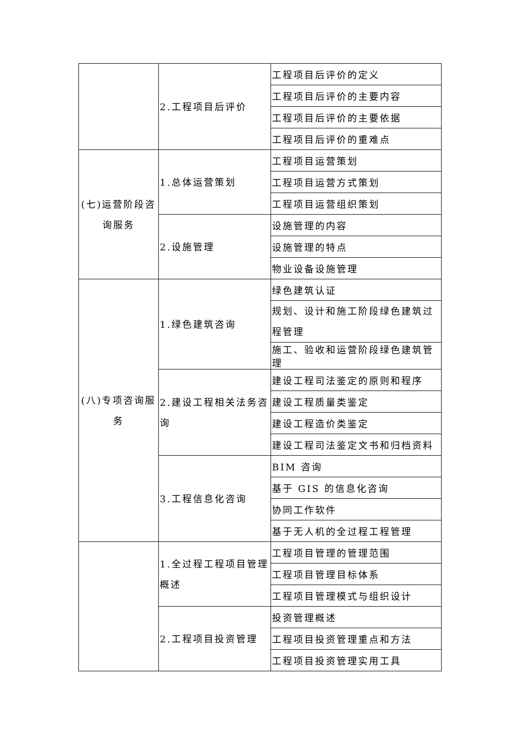| | 2.工程项目后评价 | 工程项目后评价的定义 |
| | | 工程项目后评价的主要内容 |
| | | 工程项目后评价的主要依据 |
| | | 工程项目后评价的重难点 |
| (七)运营阶段咨询服务 | 1.总体运营策划 | 工程项目运营策划 |
| | | 工程项目运营方式策划 |
| | | 工程项目运营组织策划 |
| | 2.设施管理 | 设施管理的内容 |
| | | 设施管理的特点 |
| | | 物业设备设施管理 |
| (八)专项咨询服务 | 1.绿色建筑咨询 | 绿色建筑认证 |
| | | 规划、设计和施工阶段绿色建筑过程管理 |
| | | 施工、验收和运营阶段绿色建筑管理 |
| | 2.建设工程相关法务咨询 | 建设工程司法鉴定的原则和程序 |
| | | 建设工程质量类鉴定 |
| | | 建设工程造价类鉴定 |
| | | 建设工程司法鉴定文书和归档资料 |
| | 3.工程信息化咨询 | BIM 咨询 |
| | | 基于 GIS 的信息化咨询 |
| | | 协同工作软件 |
| | | 基于无人机的全过程工程管理 |
| | 1.全过程工程项目管理概述 | 工程项目管理的管理范围 |
| | | 工程项目管理目标体系 |
| | | 工程项目管理模式与组织设计 |
| | 2.工程项目投资管理 | 投资管理概述 |
| | | 工程项目投资管理重点和方法 |
| | | 工程项目投资管理实用工具 |